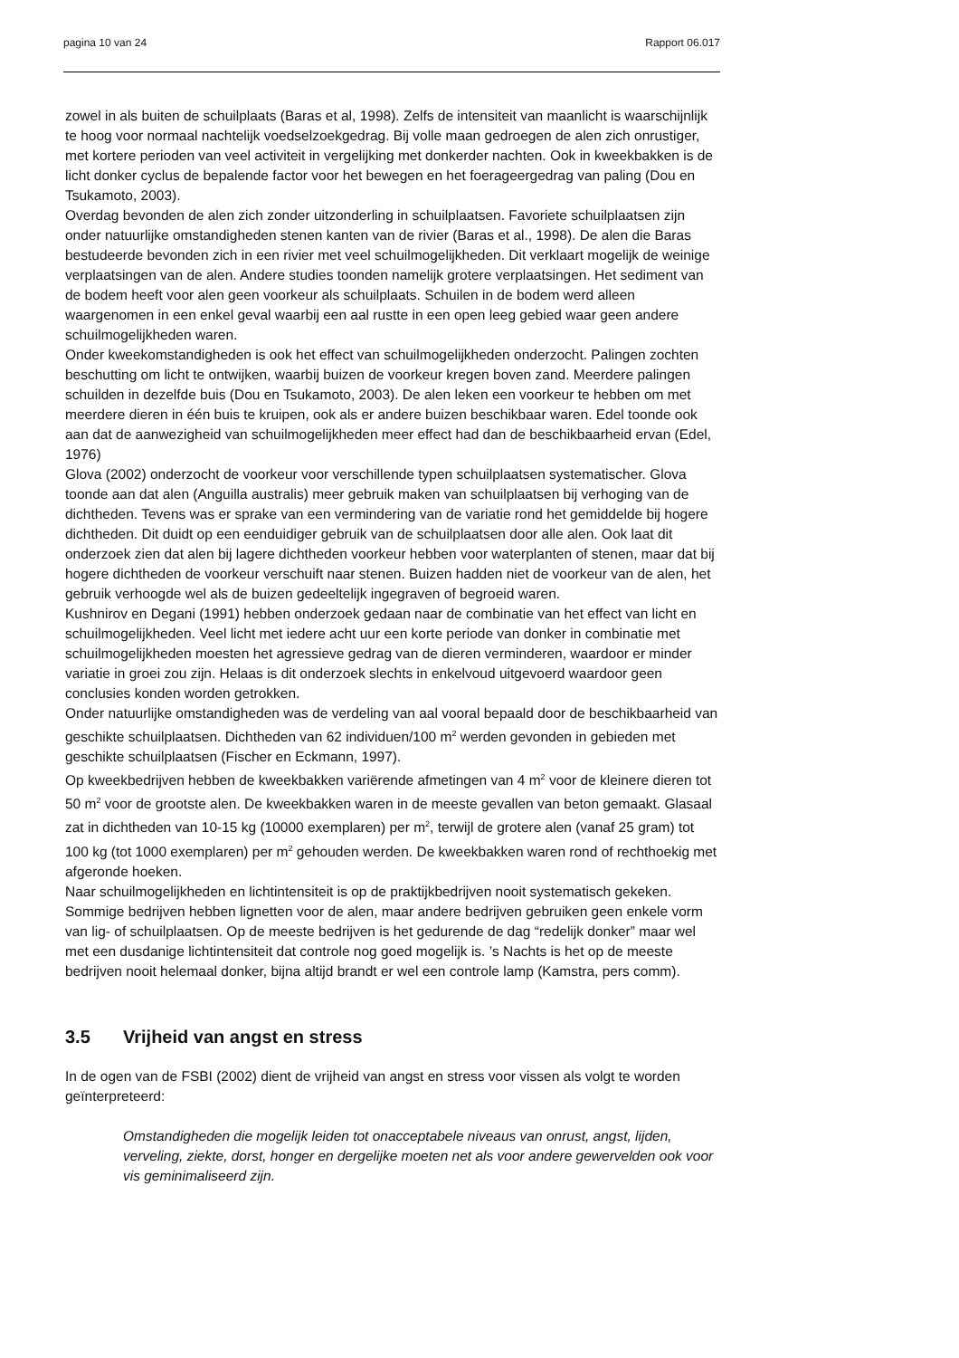pagina 10 van 24 Rapport 06.017
zowel in als buiten de schuilplaats (Baras et al, 1998). Zelfs de intensiteit van maanlicht is waarschijnlijk te hoog voor normaal nachtelijk voedselzoekgedrag. Bij volle maan gedroegen de alen zich onrustiger, met kortere perioden van veel activiteit in vergelijking met donkerder nachten. Ook in kweekbakken is de licht donker cyclus de bepalende factor voor het bewegen en het foerageergedrag van paling (Dou en Tsukamoto, 2003).
Overdag bevonden de alen zich zonder uitzonderling in schuilplaatsen. Favoriete schuilplaatsen zijn onder natuurlijke omstandigheden stenen kanten van de rivier (Baras et al., 1998). De alen die Baras bestudeerde bevonden zich in een rivier met veel schuilmogelijkheden. Dit verklaart mogelijk de weinige verplaatsingen van de alen. Andere studies toonden namelijk grotere verplaatsingen. Het sediment van de bodem heeft voor alen geen voorkeur als schuilplaats. Schuilen in de bodem werd alleen waargenomen in een enkel geval waarbij een aal rustte in een open leeg gebied waar geen andere schuilmogelijkheden waren.
Onder kweekomstandigheden is ook het effect van schuilmogelijkheden onderzocht. Palingen zochten beschutting om licht te ontwijken, waarbij buizen de voorkeur kregen boven zand. Meerdere palingen schuilden in dezelfde buis (Dou en Tsukamoto, 2003). De alen leken een voorkeur te hebben om met meerdere dieren in één buis te kruipen, ook als er andere buizen beschikbaar waren. Edel toonde ook aan dat de aanwezigheid van schuilmogelijkheden meer effect had dan de beschikbaarheid ervan (Edel, 1976)
Glova (2002) onderzocht de voorkeur voor verschillende typen schuilplaatsen systematischer. Glova toonde aan dat alen (Anguilla australis) meer gebruik maken van schuilplaatsen bij verhoging van de dichtheden. Tevens was er sprake van een vermindering van de variatie rond het gemiddelde bij hogere dichtheden. Dit duidt op een eenduidiger gebruik van de schuilplaatsen door alle alen. Ook laat dit onderzoek zien dat alen bij lagere dichtheden voorkeur hebben voor waterplanten of stenen, maar dat bij hogere dichtheden de voorkeur verschuift naar stenen. Buizen hadden niet de voorkeur van de alen, het gebruik verhoogde wel als de buizen gedeeltelijk ingegraven of begroeid waren.
Kushnirov en Degani (1991) hebben onderzoek gedaan naar de combinatie van het effect van licht en schuilmogelijkheden. Veel licht met iedere acht uur een korte periode van donker in combinatie met schuilmogelijkheden moesten het agressieve gedrag van de dieren verminderen, waardoor er minder variatie in groei zou zijn. Helaas is dit onderzoek slechts in enkelvoud uitgevoerd waardoor geen conclusies konden worden getrokken.
Onder natuurlijke omstandigheden was de verdeling van aal vooral bepaald door de beschikbaarheid van geschikte schuilplaatsen. Dichtheden van 62 individuen/100 m<sup>2</sup> werden gevonden in gebieden met geschikte schuilplaatsen (Fischer en Eckmann, 1997).
Op kweekbedrijven hebben de kweekbakken variërende afmetingen van 4 m<sup>2</sup> voor de kleinere dieren tot 50 m<sup>2</sup> voor de grootste alen. De kweekbakken waren in de meeste gevallen van beton gemaakt. Glasaal zat in dichtheden van 10-15 kg (10000 exemplaren) per m<sup>2</sup>, terwijl de grotere alen (vanaf 25 gram) tot 100 kg (tot 1000 exemplaren) per m<sup>2</sup> gehouden werden. De kweekbakken waren rond of rechthoekig met afgeronde hoeken.
Naar schuilmogelijkheden en lichtintensiteit is op de praktijkbedrijven nooit systematisch gekeken. Sommige bedrijven hebben lignetten voor de alen, maar andere bedrijven gebruiken geen enkele vorm van lig- of schuilplaatsen. Op de meeste bedrijven is het gedurende de dag “redelijk donker” maar wel met een dusdanige lichtintensiteit dat controle nog goed mogelijk is. ’s Nachts is het op de meeste bedrijven nooit helemaal donker, bijna altijd brandt er wel een controle lamp (Kamstra, pers comm).
3.5 Vrijheid van angst en stress
In de ogen van de FSBI (2002) dient de vrijheid van angst en stress voor vissen als volgt te worden geïnterpreteerd:
Omstandigheden die mogelijk leiden tot onacceptabele niveaus van onrust, angst, lijden, verveling, ziekte, dorst, honger en dergelijke moeten net als voor andere gewervelden ook voor vis geminimaliseerd zijn.